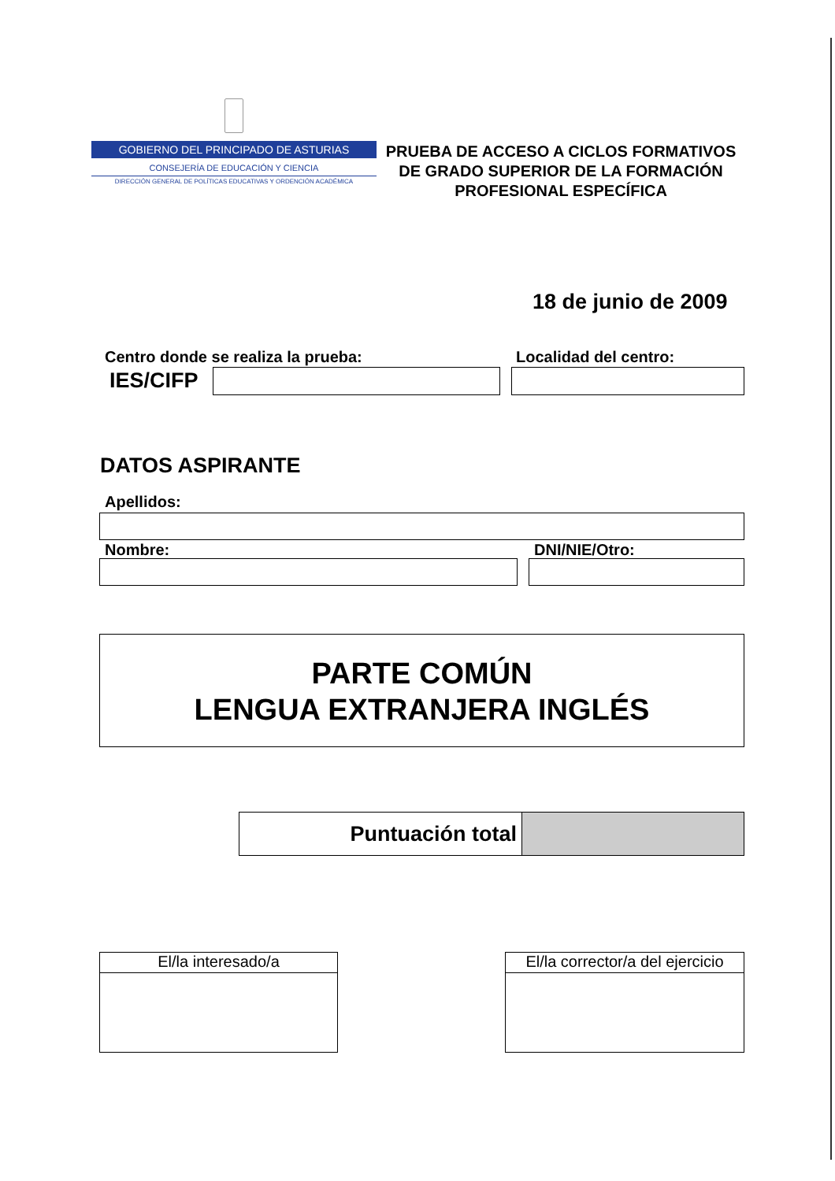GOBIERNO DEL PRINCIPADO DE ASTURIAS
CONSEJERÍA DE EDUCACIÓN Y CIENCIA
DIRECCIÓN GENERAL DE POLÍTICAS EDUCATIVAS Y ORDENCIÓN ACADÉMICA
PRUEBA DE ACCESO A CICLOS FORMATIVOS DE GRADO SUPERIOR DE LA FORMACIÓN PROFESIONAL ESPECÍFICA
18 de junio de 2009
Centro donde se realiza la prueba:
Localidad del centro:
IES/CIFP
DATOS ASPIRANTE
Apellidos:
Nombre: DNI/NIE/Otro:
PARTE COMÚN
LENGUA EXTRANJERA INGLÉS
Puntuación total
El/la interesado/a El/la corrector/a del ejercicio